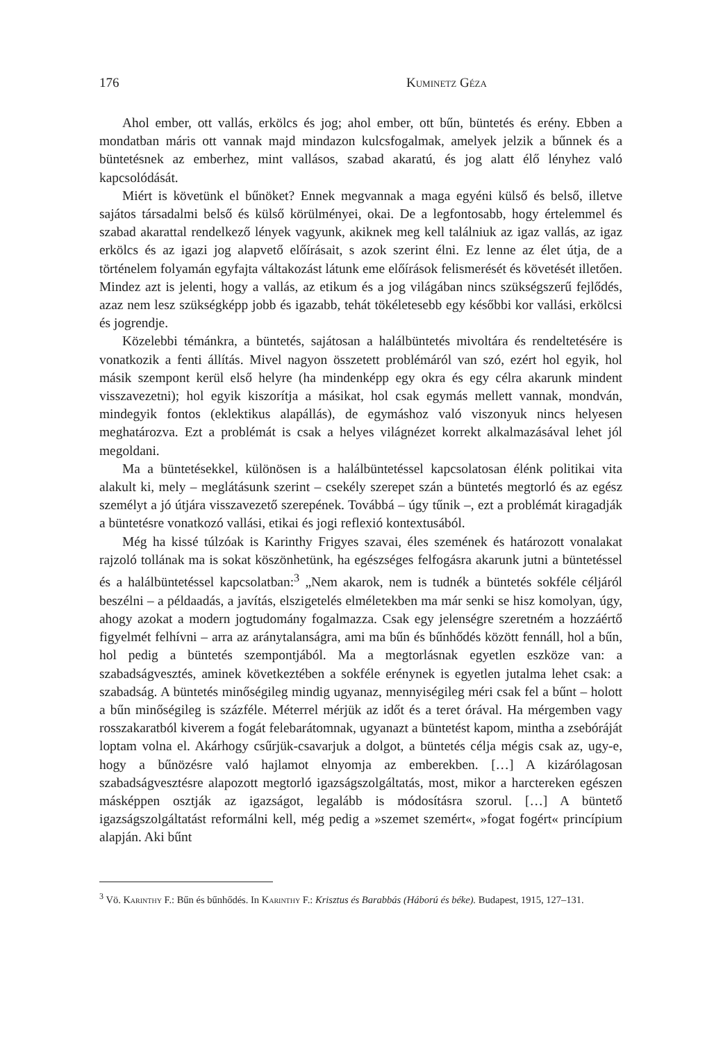176 Kuminetz Géza
Ahol ember, ott vallás, erkölcs és jog; ahol ember, ott bűn, büntetés és erény. Ebben a mondatban máris ott vannak majd mindazon kulcsfogalmak, amelyek jelzik a bűnnek és a büntetésnek az emberhez, mint vallásos, szabad akaratú, és jog alatt élő lényhez való kapcsolódását.
Miért is követünk el bűnöket? Ennek megvannak a maga egyéni külső és belső, illetve sajátos társadalmi belső és külső körülményei, okai. De a legfontosabb, hogy értelemmel és szabad akarattal rendelkező lények vagyunk, akiknek meg kell találniuk az igaz vallás, az igaz erkölcs és az igazi jog alapvető előírásait, s azok szerint élni. Ez lenne az élet útja, de a történelem folyamán egyfajta váltakozást látunk eme előírások felismerését és követését illetően. Mindez azt is jelenti, hogy a vallás, az etikum és a jog világában nincs szükségszerű fejlődés, azaz nem lesz szükségképp jobb és igazabb, tehát tökéletesebb egy későbbi kor vallási, erkölcsi és jogrendje.
Közelebbi témánkra, a büntetés, sajátosan a halálbüntetés mivoltára és rendeltetésére is vonatkozik a fenti állítás. Mivel nagyon összetett problémáról van szó, ezért hol egyik, hol másik szempont kerül első helyre (ha mindenképp egy okra és egy célra akarunk mindent visszavezetni); hol egyik kiszorítja a másikat, hol csak egymás mellett vannak, mondván, mindegyik fontos (eklektikus alapállás), de egymáshoz való viszonyuk nincs helyesen meghatározva. Ezt a problémát is csak a helyes világnézet korrekt alkalmazásával lehet jól megoldani.
Ma a büntetésekkel, különösen is a halálbüntetéssel kapcsolatosan élénk politikai vita alakult ki, mely – meglátásunk szerint – csekély szerepet szán a büntetés megtorló és az egész személyt a jó útjára visszavezető szerepének. Továbbá – úgy tűnik –, ezt a problémát kiragadják a büntetésre vonatkozó vallási, etikai és jogi reflexió kontextusából.
Még ha kissé túlzóak is Karinthy Frigyes szavai, éles szemének és határozott vonalakat rajzoló tollának ma is sokat köszönhetünk, ha egészséges felfogásra akarunk jutni a büntetéssel és a halálbüntetéssel kapcsolatban:<sup>3</sup> „Nem akarok, nem is tudnék a büntetés sokféle céljáról beszélni – a példaadás, a javítás, elszigetelés elméletekben ma már senki se hisz komolyan, úgy, ahogy azokat a modern jogtudomány fogalmazza. Csak egy jelenségre szeretném a hozzáértő figyelmét felhívni – arra az aránytalanságra, ami ma bűn és bűnhődés között fennáll, hol a bűn, hol pedig a büntetés szempontjából. Ma a megtorlásnak egyetlen eszköze van: a szabadságvesztés, aminek következtében a sokféle erénynek is egyetlen jutalma lehet csak: a szabadság. A büntetés minőségileg mindig ugyanaz, mennyiségileg méri csak fel a bűnt – holott a bűn minőségileg is százféle. Méterrel mérjük az időt és a teret órával. Ha mérgemben vagy rosszakaratból kiverem a fogát felebarátomnak, ugyanazt a büntetést kapom, mintha a zsebóráját loptam volna el. Akárhogy csűrjük-csavarjuk a dolgot, a büntetés célja mégis csak az, ugy-e, hogy a bűnözésre való hajlamot elnyomja az emberekben. […] A kizárólagosan szabadságvesztésre alapozott megtorló igazságszolgáltatás, most, mikor a harctereken egészen másképpen osztják az igazságot, legalább is módosításra szorul. […] A büntető igazságszolgáltatást reformálni kell, még pedig a »szemet szemért«, »fogat fogért« princípium alapján. Aki bűnt
<sup>3</sup> Vö. Karinthy F.: Bűn és bűnhődés. In Karinthy F.: Krisztus és Barabbás (Háború és béke). Budapest, 1915, 127–131.